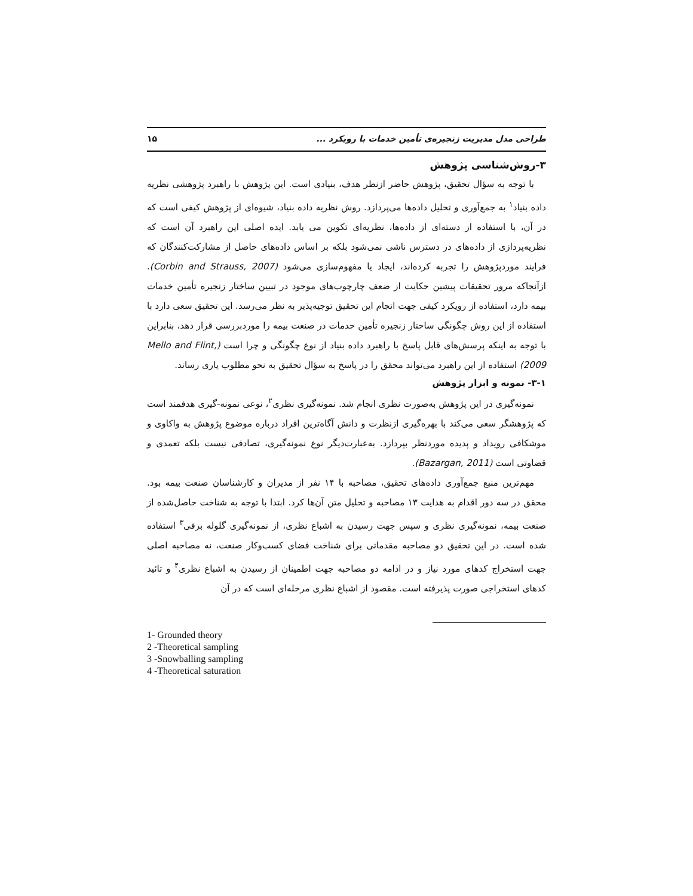طراحی مدل مدیریت زنجیره‌ی تأمین خدمات با رویکرد ... ۱۵
۳-روش‌شناسی پژوهش
با توجه به سؤال تحقیق، پژوهش حاضر ازنظر هدف، بنیادی است. این پژوهش با راهبرد پژوهشی نظریه داده بنیاد<sup>۱</sup> به جمع‌آوری و تحلیل داده‌ها می‌پردازد. روش نظریه داده بنیاد، شیوه‌ای از پژوهش کیفی است که در آن، با استفاده از دسته‌ای از داده‌ها، نظریه‌ای تکوین می یابد. ایده اصلی این راهبرد آن است که نظریه‌پردازی از داده‌های در دسترس ناشی نمی‌شود بلکه بر اساس داده‌های حاصل از مشارکت‌کنندگان که فرایند موردپژوهش را تجربه کرده‌اند، ایجاد یا مفهوم‌سازی می‌شود (Corbin and Strauss, 2007). ازآنجاکه مرور تحقیقات پیشین حکایت از ضعف چارچوب‌های موجود در تبیین ساختار زنجیره تأمین خدمات بیمه دارد، استفاده از رویکرد کیفی جهت انجام این تحقیق توجیه‌پذیر به نظر می‌رسد. این تحقیق سعی دارد با استفاده از این روش چگونگی ساختار زنجیره تأمین خدمات در صنعت بیمه را موردبررسی قرار دهد، بنابراین با توجه به اینکه پرسش‌های قابل پاسخ با راهبرد داده بنیاد از نوع چگونگی و چرا است (Mello and Flint, 2009) استفاده از این راهبرد می‌تواند محقق را در پاسخ به سؤال تحقیق به نحو مطلوب یاری رساند.
۳-۱- نمونه و ابزار پژوهش
نمونه‌گیری در این پژوهش به‌صورت نظری انجام شد. نمونه‌گیری نظری<sup>۲</sup>، نوعی نمونه-گیری هدفمند است که پژوهشگر سعی می‌کند با بهره‌گیری ازنظرت و دانش آگاه‌ترین افراد درباره موضوع پژوهش به واکاوی و موشکافی رویداد و پدیده موردنظر بپردازد. به‌عبارت‌دیگر نوع نمونه‌گیری، تصادفی نیست بلکه تعمدی و قضاوتی است (Bazargan, 2011).
مهم‌ترین منبع جمع‌آوری داده‌های تحقیق، مصاحبه با ۱۴ نفر از مدیران و کارشناسان صنعت بیمه بود. محقق در سه دور اقدام به هدایت ۱۳ مصاحبه و تحلیل متن آن‌ها کرد. ابتدا با توجه به شناخت حاصل‌شده از صنعت بیمه، نمونه‌گیری نظری و سپس جهت رسیدن به اشباع نظری، از نمونه‌گیری گلوله برفی<sup>۳</sup> استفاده شده است. در این تحقیق دو مصاحبه مقدماتی برای شناخت فضای کسب‌وکار صنعت، نه مصاحبه اصلی جهت استخراج کدهای مورد نیاز و در ادامه دو مصاحبه جهت اطمینان از رسیدن به اشباع نظری<sup>۴</sup> و تائید کدهای استخراجی صورت پذیرفته است. مقصود از اشباع نظری مرحله‌ای است که در آن
1- Grounded theory
2 -Theoretical sampling
3 -Snowballing sampling
4 -Theoretical saturation